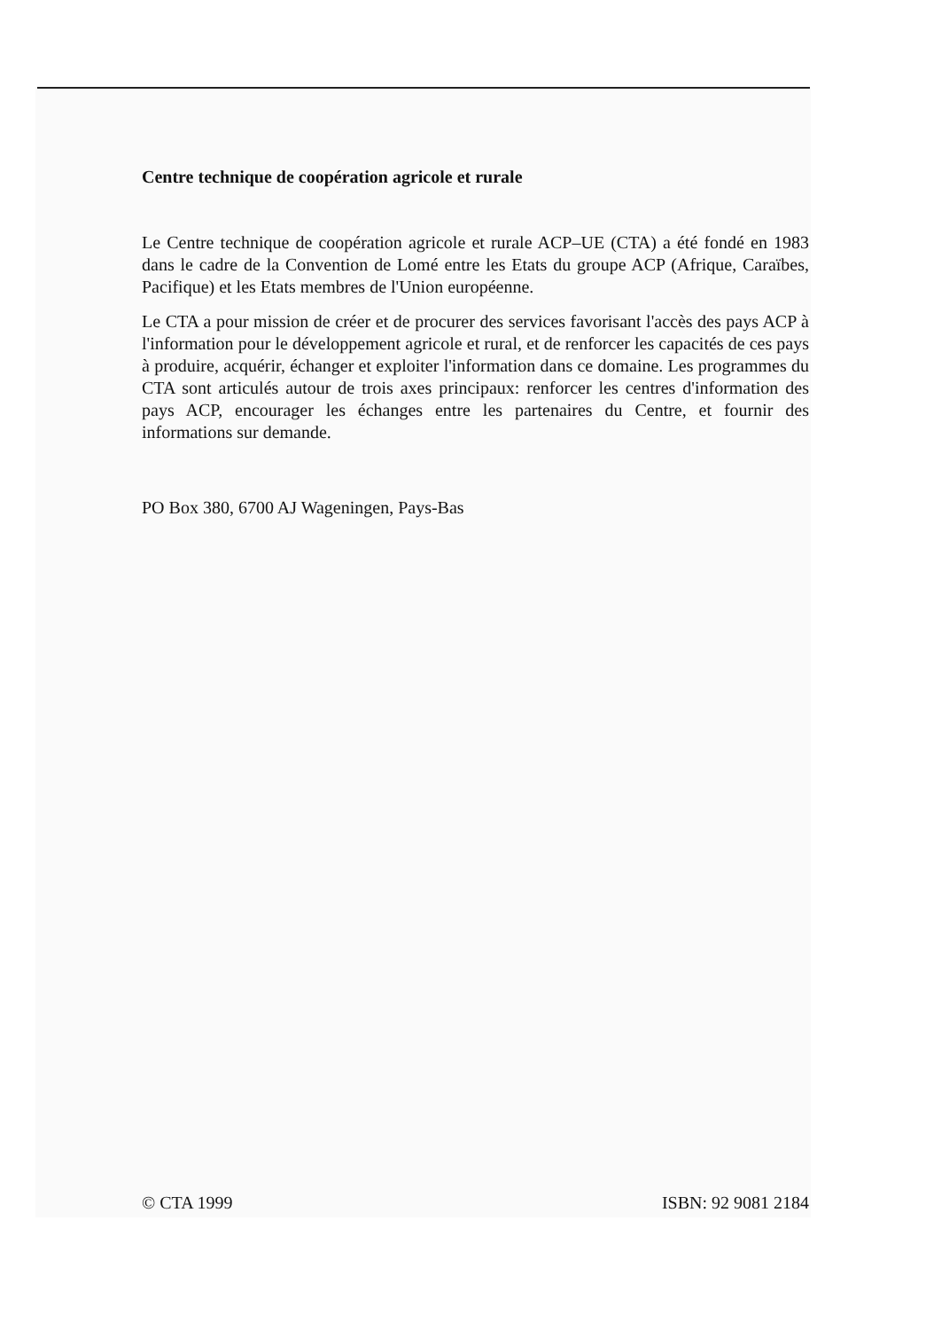Centre technique de coopération agricole et rurale
Le Centre technique de coopération agricole et rurale ACP–UE (CTA) a été fondé en 1983 dans le cadre de la Convention de Lomé entre les Etats du groupe ACP (Afrique, Caraïbes, Pacifique) et les Etats membres de l'Union européenne.
Le CTA a pour mission de créer et de procurer des services favorisant l'accès des pays ACP à l'information pour le développement agricole et rural, et de renforcer les capacités de ces pays à produire, acquérir, échanger et exploiter l'information dans ce domaine. Les programmes du CTA sont articulés autour de trois axes principaux: renforcer les centres d'information des pays ACP, encourager les échanges entre les partenaires du Centre, et fournir des informations sur demande.
PO Box 380, 6700 AJ Wageningen, Pays-Bas
© CTA 1999 ISBN: 92 9081 2184